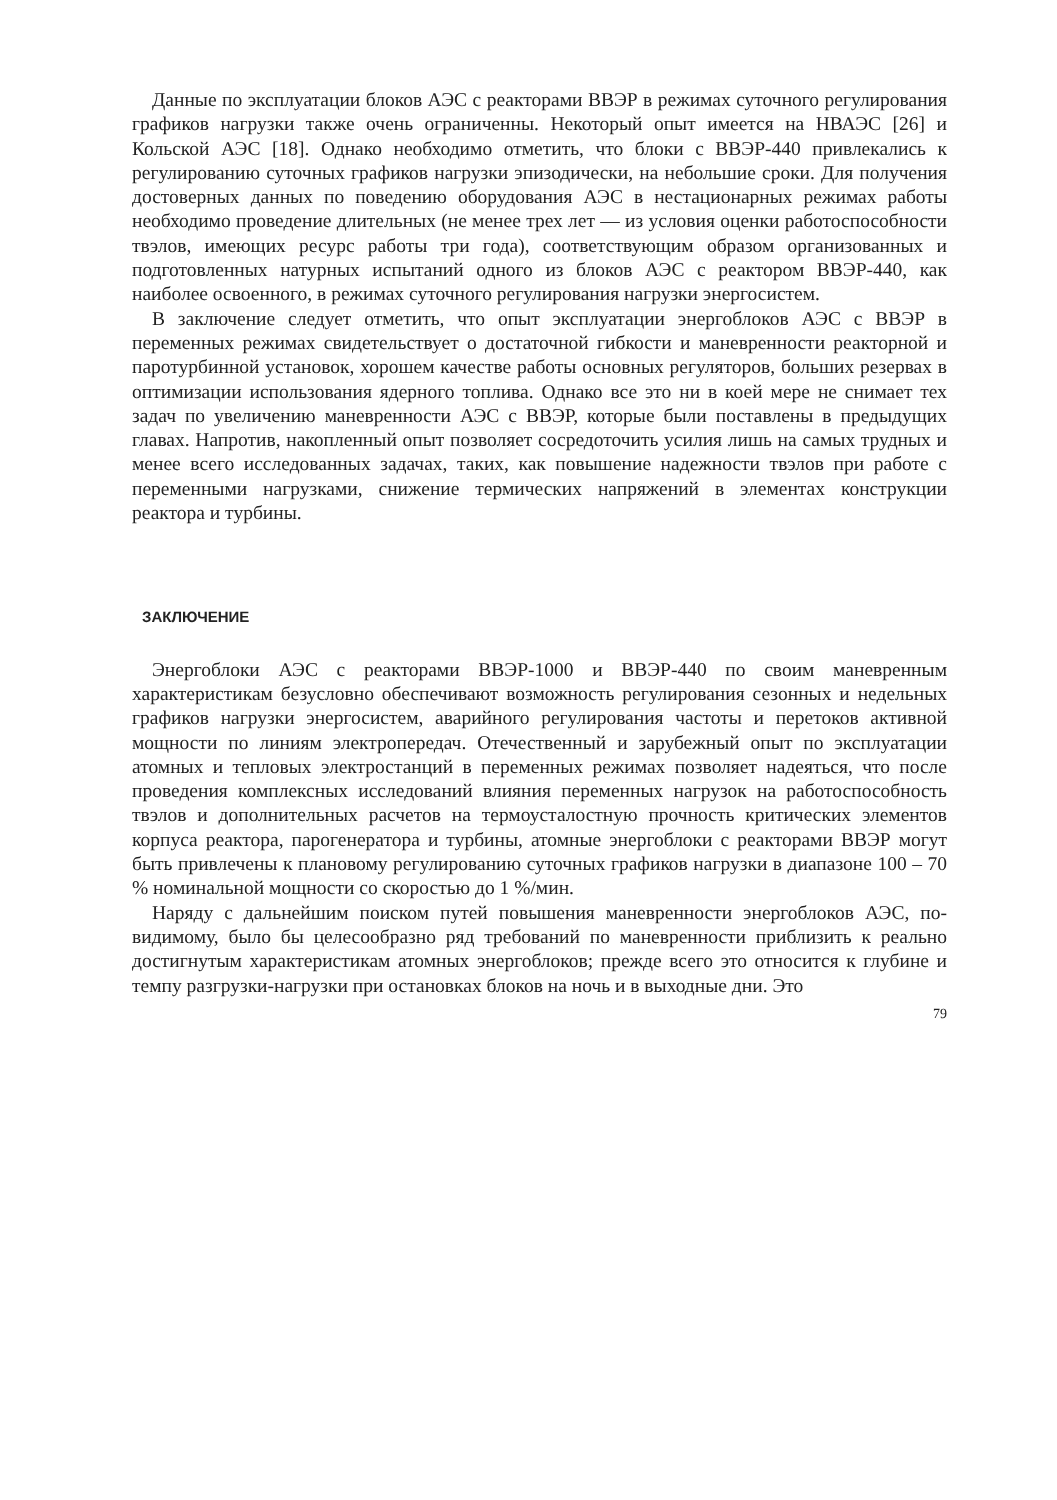Данные по эксплуатации блоков АЭС с реакторами ВВЭР в режимах суточного регулирования графиков нагрузки также очень ограниченны. Некоторый опыт имеется на НВАЭС [26] и Кольской АЭС [18]. Однако необходимо отметить, что блоки с ВВЭР-440 привлекались к регулированию суточных графиков нагрузки эпизодически, на небольшие сроки. Для получения достоверных данных по поведению оборудования АЭС в нестационарных режимах работы необходимо проведение длительных (не менее трех лет — из условия оценки работоспособности твэлов, имеющих ресурс работы три года), соответствующим образом организованных и подготовленных натурных испытаний одного из блоков АЭС с реактором ВВЭР-440, как наиболее освоенного, в режимах суточного регулирования нагрузки энергосистем.
В заключение следует отметить, что опыт эксплуатации энергоблоков АЭС с ВВЭР в переменных режимах свидетельствует о достаточной гибкости и маневренности реакторной и паротурбинной установок, хорошем качестве работы основных регуляторов, больших резервах в оптимизации использования ядерного топлива. Однако все это ни в коей мере не снимает тех задач по увеличению маневренности АЭС с ВВЭР, которые были поставлены в предыдущих главах. Напротив, накопленный опыт позволяет сосредоточить усилия лишь на самых трудных и менее всего исследованных задачах, таких, как повышение надежности твэлов при работе с переменными нагрузками, снижение термических напряжений в элементах конструкции реактора и турбины.
ЗАКЛЮЧЕНИЕ
Энергоблоки АЭС с реакторами ВВЭР-1000 и ВВЭР-440 по своим маневренным характеристикам безусловно обеспечивают возможность регулирования сезонных и недельных графиков нагрузки энергосистем, аварийного регулирования частоты и перетоков активной мощности по линиям электропередач. Отечественный и зарубежный опыт по эксплуатации атомных и тепловых электростанций в переменных режимах позволяет надеяться, что после проведения комплексных исследований влияния переменных нагрузок на работоспособность твэлов и дополнительных расчетов на термоусталостную прочность критических элементов корпуса реактора, парогенератора и турбины, атомные энергоблоки с реакторами ВВЭР могут быть привлечены к плановому регулированию суточных графиков нагрузки в диапазоне 100 – 70 % номинальной мощности со скоростью до 1 %/мин.
Наряду с дальнейшим поиском путей повышения маневренности энергоблоков АЭС, по-видимому, было бы целесообразно ряд требований по маневренности приблизить к реально достигнутым характеристикам атомных энергоблоков; прежде всего это относится к глубине и темпу разгрузки-нагрузки при остановках блоков на ночь и в выходные дни. Это
79